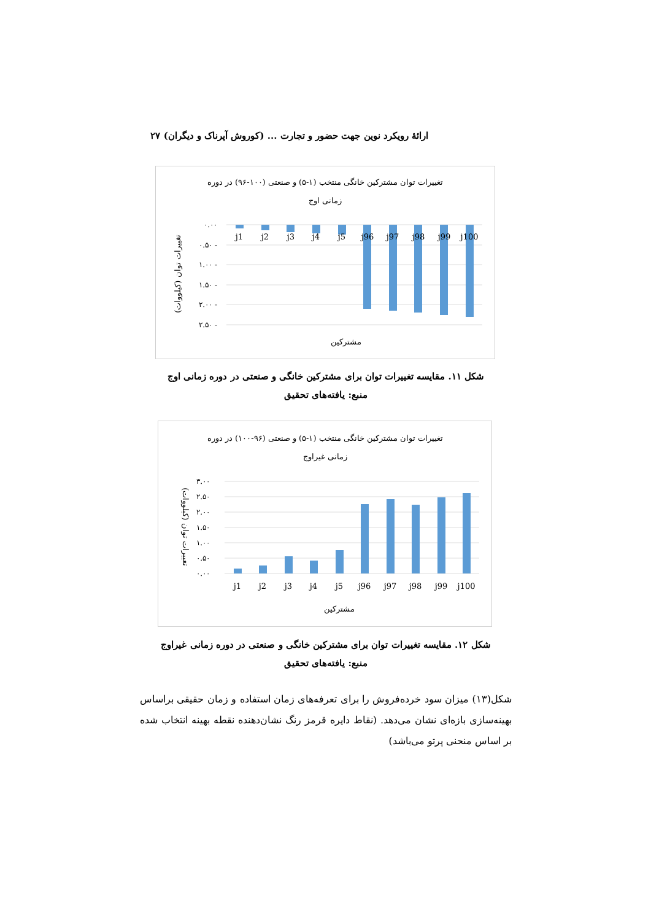ارائهٔ رویکرد نوین جهت حضور و تجارت ... (کوروش آپرناک و دیگران) ۲۷
تغییرات توان مشترکین خانگی منتخب (۱-۵) و صنعتی (۱۰۰-۹۶) در دوره
زمانی اوج
۰.۰۰
۰.۵۰ -
۱.۰۰ -
۱.۵۰ -
۲.۰۰ -
۲.۵۰ -
j1
j2
j3
j4
j5
j96
j97
j98
j99
j100
مشترکین
تغییرات توان (کیلووات)
شکل ۱۱. مقایسه تغییرات توان برای مشترکین خانگی و صنعتی در دوره زمانی اوج
منبع: یافته‌های تحقیق
تغییرات توان مشترکین خانگی منتخب (۱-۵) و صنعتی (۹۶-۱۰۰) در دوره
زمانی غیراوج
۳.۰۰
۲.۵۰
۲.۰۰
۱.۵۰
۱.۰۰
۰.۵۰
۰.۰۰
j1
j2
j3
j4
j5
j96
j97
j98
j99
j100
مشترکین
تغییرات توان (کیلووات)
شکل ۱۲. مقایسه تغییرات توان برای مشترکین خانگی و صنعتی در دوره زمانی غیراوج
منبع: یافته‌های تحقیق
شکل(۱۳) میزان سود خرده‌فروش را برای تعرفه‌های زمان استفاده و زمان حقیقی براساس بهینه‌سازی بازه‌ای نشان می‌دهد. (نقاط دایره قرمز رنگ نشان‌دهنده نقطه بهینه انتخاب شده بر اساس منحنی پرتو می‌باشد)